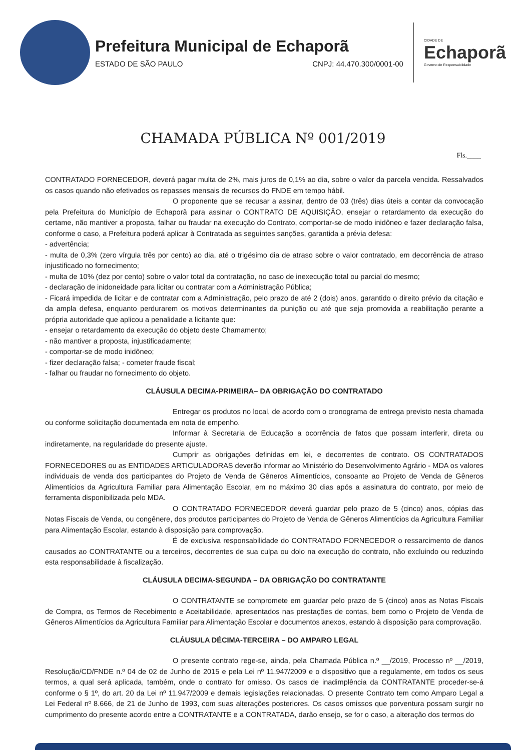Prefeitura Municipal de Echaporã
ESTADO DE SÃO PAULO CNPJ: 44.470.300/0001-00
CIDADE DE
Echaporã
Governo de Responsabilidade
CHAMADA PÚBLICA Nº 001/2019
Fls.____
CONTRATADO FORNECEDOR, deverá pagar multa de 2%, mais juros de 0,1% ao dia, sobre o valor da parcela vencida. Ressalvados os casos quando não efetivados os repasses mensais de recursos do FNDE em tempo hábil.
O proponente que se recusar a assinar, dentro de 03 (três) dias úteis a contar da convocação pela Prefeitura do Município de Echaporã para assinar o CONTRATO DE AQUISIÇÃO, ensejar o retardamento da execução do certame, não mantiver a proposta, falhar ou fraudar na execução do Contrato, comportar-se de modo inidôneo e fazer declaração falsa, conforme o caso, a Prefeitura poderá aplicar à Contratada as seguintes sanções, garantida a prévia defesa:
- advertência;
- multa de 0,3% (zero vírgula três por cento) ao dia, até o trigésimo dia de atraso sobre o valor contratado, em decorrência de atraso injustificado no fornecimento;
- multa de 10% (dez por cento) sobre o valor total da contratação, no caso de inexecução total ou parcial do mesmo;
- declaração de inidoneidade para licitar ou contratar com a Administração Pública;
- Ficará impedida de licitar e de contratar com a Administração, pelo prazo de até 2 (dois) anos, garantido o direito prévio da citação e da ampla defesa, enquanto perdurarem os motivos determinantes da punição ou até que seja promovida a reabilitação perante a própria autoridade que aplicou a penalidade a licitante que:
- ensejar o retardamento da execução do objeto deste Chamamento;
- não mantiver a proposta, injustificadamente;
- comportar-se de modo inidôneo;
- fizer declaração falsa; - cometer fraude fiscal;
- falhar ou fraudar no fornecimento do objeto.
CLÁUSULA DECIMA-PRIMEIRA– DA OBRIGAÇÃO DO CONTRATADO
Entregar os produtos no local, de acordo com o cronograma de entrega previsto nesta chamada ou conforme solicitação documentada em nota de empenho.
Informar à Secretaria de Educação a ocorrência de fatos que possam interferir, direta ou indiretamente, na regularidade do presente ajuste.
Cumprir as obrigações definidas em lei, e decorrentes de contrato. OS CONTRATADOS FORNECEDORES ou as ENTIDADES ARTICULADORAS deverão informar ao Ministério do Desenvolvimento Agrário - MDA os valores individuais de venda dos participantes do Projeto de Venda de Gêneros Alimentícios, consoante ao Projeto de Venda de Gêneros Alimentícios da Agricultura Familiar para Alimentação Escolar, em no máximo 30 dias após a assinatura do contrato, por meio de ferramenta disponibilizada pelo MDA.
O CONTRATADO FORNECEDOR deverá guardar pelo prazo de 5 (cinco) anos, cópias das Notas Fiscais de Venda, ou congênere, dos produtos participantes do Projeto de Venda de Gêneros Alimentícios da Agricultura Familiar para Alimentação Escolar, estando à disposição para comprovação.
É de exclusiva responsabilidade do CONTRATADO FORNECEDOR o ressarcimento de danos causados ao CONTRATANTE ou a terceiros, decorrentes de sua culpa ou dolo na execução do contrato, não excluindo ou reduzindo esta responsabilidade à fiscalização.
CLÁUSULA DECIMA-SEGUNDA – DA OBRIGAÇÃO DO CONTRATANTE
O CONTRATANTE se compromete em guardar pelo prazo de 5 (cinco) anos as Notas Fiscais de Compra, os Termos de Recebimento e Aceitabilidade, apresentados nas prestações de contas, bem como o Projeto de Venda de Gêneros Alimentícios da Agricultura Familiar para Alimentação Escolar e documentos anexos, estando à disposição para comprovação.
CLÁUSULA DÉCIMA-TERCEIRA – DO AMPARO LEGAL
O presente contrato rege-se, ainda, pela Chamada Pública n.º __/2019, Processo nº __/2019, Resolução/CD/FNDE n.º 04 de 02 de Junho de 2015 e pela Lei nº 11.947/2009 e o dispositivo que a regulamente, em todos os seus termos, a qual será aplicada, também, onde o contrato for omisso. Os casos de inadimplência da CONTRATANTE proceder-se-á conforme o § 1º, do art. 20 da Lei nº 11.947/2009 e demais legislações relacionadas. O presente Contrato tem como Amparo Legal a Lei Federal nº 8.666, de 21 de Junho de 1993, com suas alterações posteriores. Os casos omissos que porventura possam surgir no cumprimento do presente acordo entre a CONTRATANTE e a CONTRATADA, darão ensejo, se for o caso, a alteração dos termos do